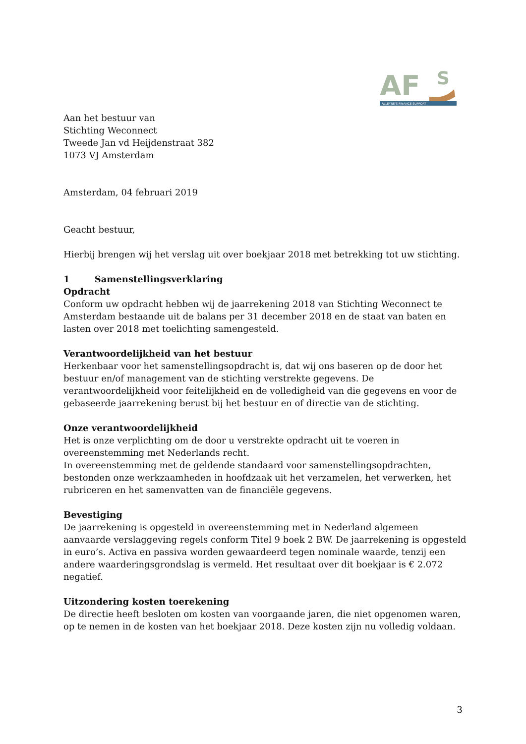AF
S
ALLEYNE'S FINANCE SUPPORT
Aan het bestuur van
Stichting Weconnect
Tweede Jan vd Heijdenstraat 382
1073 VJ Amsterdam
Amsterdam, 04 februari 2019
Geacht bestuur,
Hierbij brengen wij het verslag uit over boekjaar 2018 met betrekking tot uw stichting.
1 Samenstellingsverklaring
Opdracht
Conform uw opdracht hebben wij de jaarrekening 2018 van Stichting Weconnect te Amsterdam bestaande uit de balans per 31 december 2018 en de staat van baten en lasten over 2018 met toelichting samengesteld.
Verantwoordelijkheid van het bestuur
Herkenbaar voor het samenstellingsopdracht is, dat wij ons baseren op de door het bestuur en/of management van de stichting verstrekte gegevens. De verantwoordelijkheid voor feitelijkheid en de volledigheid van die gegevens en voor de gebaseerde jaarrekening berust bij het bestuur en of directie van de stichting.
Onze verantwoordelijkheid
Het is onze verplichting om de door u verstrekte opdracht uit te voeren in overeenstemming met Nederlands recht.
In overeenstemming met de geldende standaard voor samenstellingsopdrachten, bestonden onze werkzaamheden in hoofdzaak uit het verzamelen, het verwerken, het rubriceren en het samenvatten van de financiële gegevens.
Bevestiging
De jaarrekening is opgesteld in overeenstemming met in Nederland algemeen aanvaarde verslaggeving regels conform Titel 9 boek 2 BW. De jaarrekening is opgesteld in euro’s. Activa en passiva worden gewaardeerd tegen nominale waarde, tenzij een andere waarderingsgrondslag is vermeld. Het resultaat over dit boekjaar is € 2.072 negatief.
Uitzondering kosten toerekening
De directie heeft besloten om kosten van voorgaande jaren, die niet opgenomen waren, op te nemen in de kosten van het boekjaar 2018. Deze kosten zijn nu volledig voldaan.
3